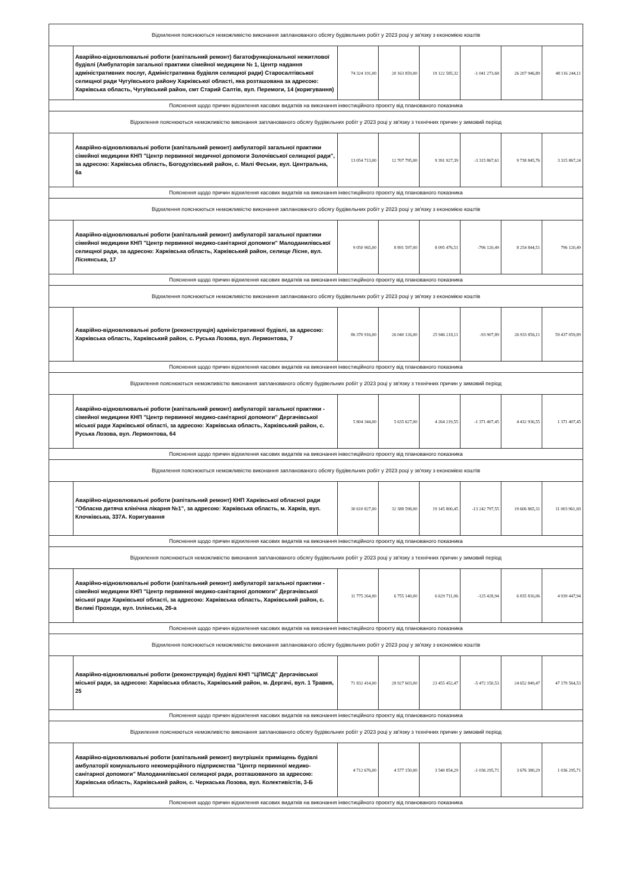| Відхилення пояснюються неможливістю виконання запланованого обсягу будівельних робіт у 2023 році у зв'язку з економією коштів | | | | | | | |
| | Аварійно-відновлювальні роботи (капітальний ремонт) багатофункціональної нежитлової будівлі (Амбулаторія загальної практики сімейної медицини № 1, Центр надання адміністративних послуг, Адміністративна будівля селищної ради) Старосалтівської селищної ради Чугуївського району Харківської області, яка розташована за адресою: Харківська область, Чугуївський район, смт Старий Салтів, вул. Перемоги, 14 (коригування) | 74 324 191,00 | 20 163 859,00 | 19 122 585,32 | -1 041 273,68 | 26 207 946,89 | 48 116 244,11 |
| Пояснення щодо причин відхилення касових видатків на виконання інвестиційного проєкту від планованого показника | | | | | | | |
| Відхилення пояснюються неможливістю виконання запланованого обсягу будівельних робіт у 2023 році у зв'язку з технічних причин у зимовий період | | | | | | | |
| | Аварійно-відновлювальні роботи (капітальний ремонт) амбулаторії загальної практики сімейної медицини КНП "Центр первинної медичної допомоги Золочівської селищної ради", за адресою: Харківська область, Богодухівський район, с. Малі Феськи, вул. Центральна, 6а | 13 054 713,00 | 12 707 795,00 | 9 391 927,39 | -3 315 867,61 | 9 738 845,76 | 3 315 867,24 |
| Пояснення щодо причин відхилення касових видатків на виконання інвестиційного проєкту від планованого показника | | | | | | | |
| Відхилення пояснюються неможливістю виконання запланованого обсягу будівельних робіт у 2023 році у зв'язку з економією коштів | | | | | | | |
| | Аварійно-відновлювальні роботи (капітальний ремонт) амбулаторії загальної практики сімейної медицини КНП "Центр первинної медико-санітарної допомоги" Малоданилівської селищної ради, за адресою: Харківська область, Харківський район, селище Лісне, вул. Ліснянська, 17 | 9 050 965,00 | 8 891 597,00 | 8 095 476,51 | -796 120,49 | 8 254 844,51 | 796 120,49 |
| Пояснення щодо причин відхилення касових видатків на виконання інвестиційного проєкту від планованого показника | | | | | | | |
| Відхилення пояснюються неможливістю виконання запланованого обсягу будівельних робіт у 2023 році у зв'язку з економією коштів | | | | | | | |
| | Аварійно-відновлювальні роботи (реконструкція) адміністративної будівлі, за адресою: Харківська область, Харківський район, с. Руська Лозова, вул. Лермонтова, 7 | 86 370 916,00 | 26 040 126,00 | 25 946 218,11 | -93 907,89 | 26 933 856,11 | 59 437 059,89 |
| Пояснення щодо причин відхилення касових видатків на виконання інвестиційного проєкту від планованого показника | | | | | | | |
| Відхилення пояснюються неможливістю виконання запланованого обсягу будівельних робіт у 2023 році у зв'язку з технічних причин у зимовий період | | | | | | | |
| | Аварійно-відновлювальні роботи (капітальний ремонт) амбулаторії загальної практики - сімейної медицини КНП "Центр первинної медико-санітарної допомоги" Дергачівської міської ради Харківської області, за адресою: Харківська область, Харківський район, с. Руська Лозова, вул. Лермонтова, 64 | 5 804 344,00 | 5 635 627,00 | 4 264 219,55 | -1 371 407,45 | 4 432 936,55 | 1 371 407,45 |
| Пояснення щодо причин відхилення касових видатків на виконання інвестиційного проєкту від планованого показника | | | | | | | |
| Відхилення пояснюються неможливістю виконання запланованого обсягу будівельних робіт у 2023 році у зв'язку з економією коштів | | | | | | | |
| | Аварійно-відновлювальні роботи (капітальний ремонт) КНП Харківської обласної ради "Обласна дитяча клінічна лікарня №1", за адресою: Харківська область, м. Харків, вул. Клочківська, 337А. Коригування | 30 610 827,00 | 32 388 598,00 | 19 145 800,45 | -13 242 797,55 | 19 606 865,31 | 11 003 961,69 |
| Пояснення щодо причин відхилення касових видатків на виконання інвестиційного проєкту від планованого показника | | | | | | | |
| Відхилення пояснюються неможливістю виконання запланованого обсягу будівельних робіт у 2023 році у зв'язку з технічних причин у зимовий період | | | | | | | |
| | Аварійно-відновлювальні роботи (капітальний ремонт) амбулаторії загальної практики - сімейної медицини КНП "Центр первинної медико-санітарної допомоги" Дергачівської міської ради Харківської області, за адресою: Харківська область, Харківський район, с. Великі Проходи, вул. Іллінська, 26-а | 11 775 264,00 | 6 755 140,00 | 6 629 711,06 | -125 428,94 | 6 835 816,06 | 4 939 447,94 |
| Пояснення щодо причин відхилення касових видатків на виконання інвестиційного проєкту від планованого показника | | | | | | | |
| Відхилення пояснюються неможливістю виконання запланованого обсягу будівельних робіт у 2023 році у зв'язку з економією коштів | | | | | | | |
| | Аварійно-відновлювальні роботи (реконструкція) будівлі КНП "ЦПМСД" Дергачівської міської ради, за адресою: Харківська область, Харківський район, м. Дергачі, вул. 1 Травня, 25 | 71 832 414,00 | 28 927 603,00 | 23 455 452,47 | -5 472 150,53 | 24 652 849,47 | 47 179 564,53 |
| Пояснення щодо причин відхилення касових видатків на виконання інвестиційного проєкту від планованого показника | | | | | | | |
| Відхилення пояснюються неможливістю виконання запланованого обсягу будівельних робіт у 2023 році у зв'язку з технічних причин у зимовий період | | | | | | | |
| | Аварійно-відновлювальні роботи (капітальний ремонт) внутрішніх приміщень будівлі амбулаторії комунального некомерційного підприємства "Центр первинної медико-санітарної допомоги" Малоданилівської селищної ради, розташованого за адресою: Харківська область, Харківський район, с. Черкаська Лозова, вул. Колективістів, 3-Б | 4 712 676,00 | 4 577 150,00 | 3 540 854,29 | -1 036 295,71 | 3 676 380,29 | 1 036 295,71 |
| Пояснення щодо причин відхилення касових видатків на виконання інвестиційного проєкту від планованого показника | | | | | | | |